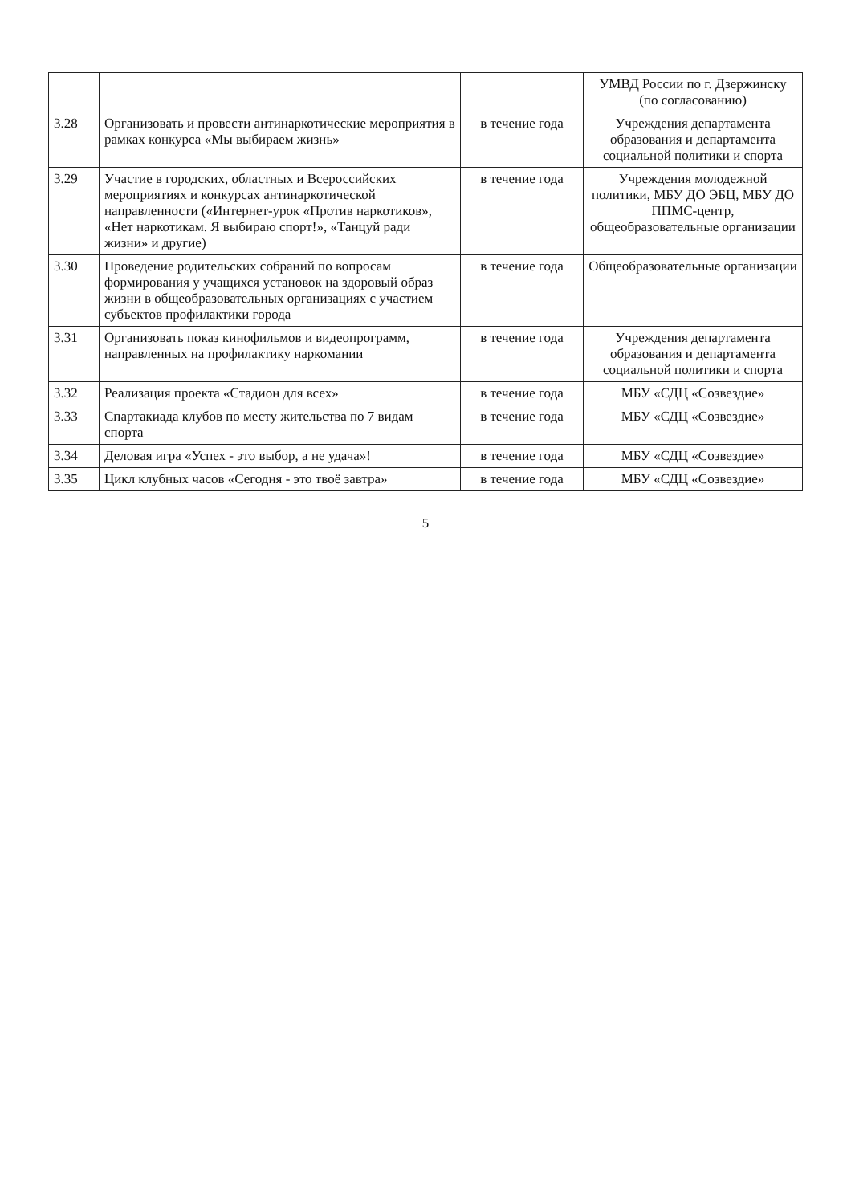| | | | УМВД России по г. Дзержинску (по согласованию) |
| 3.28 | Организовать и провести антинаркотические мероприятия в рамках конкурса «Мы выбираем жизнь» | в течение года | Учреждения департамента образования и департамента социальной политики и спорта |
| 3.29 | Участие в городских, областных и Всероссийских мероприятиях и конкурсах антинаркотической направленности («Интернет-урок «Против наркотиков», «Нет наркотикам. Я выбираю спорт!», «Танцуй ради жизни» и другие) | в течение года | Учреждения молодежной политики, МБУ ДО ЭБЦ, МБУ ДО ППМС-центр, общеобразовательные организации |
| 3.30 | Проведение родительских собраний по вопросам формирования у учащихся установок на здоровый образ жизни в общеобразовательных организациях с участием субъектов профилактики города | в течение года | Общеобразовательные организации |
| 3.31 | Организовать показ кинофильмов и видеопрограмм, направленных на профилактику наркомании | в течение года | Учреждения департамента образования и департамента социальной политики и спорта |
| 3.32 | Реализация проекта «Стадион для всех» | в течение года | МБУ «СДЦ «Созвездие» |
| 3.33 | Спартакиада клубов по месту жительства по 7 видам спорта | в течение года | МБУ «СДЦ «Созвездие» |
| 3.34 | Деловая игра «Успех - это выбор, а не удача»! | в течение года | МБУ «СДЦ «Созвездие» |
| 3.35 | Цикл клубных часов «Сегодня - это твоё завтра» | в течение года | МБУ «СДЦ «Созвездие» |
5